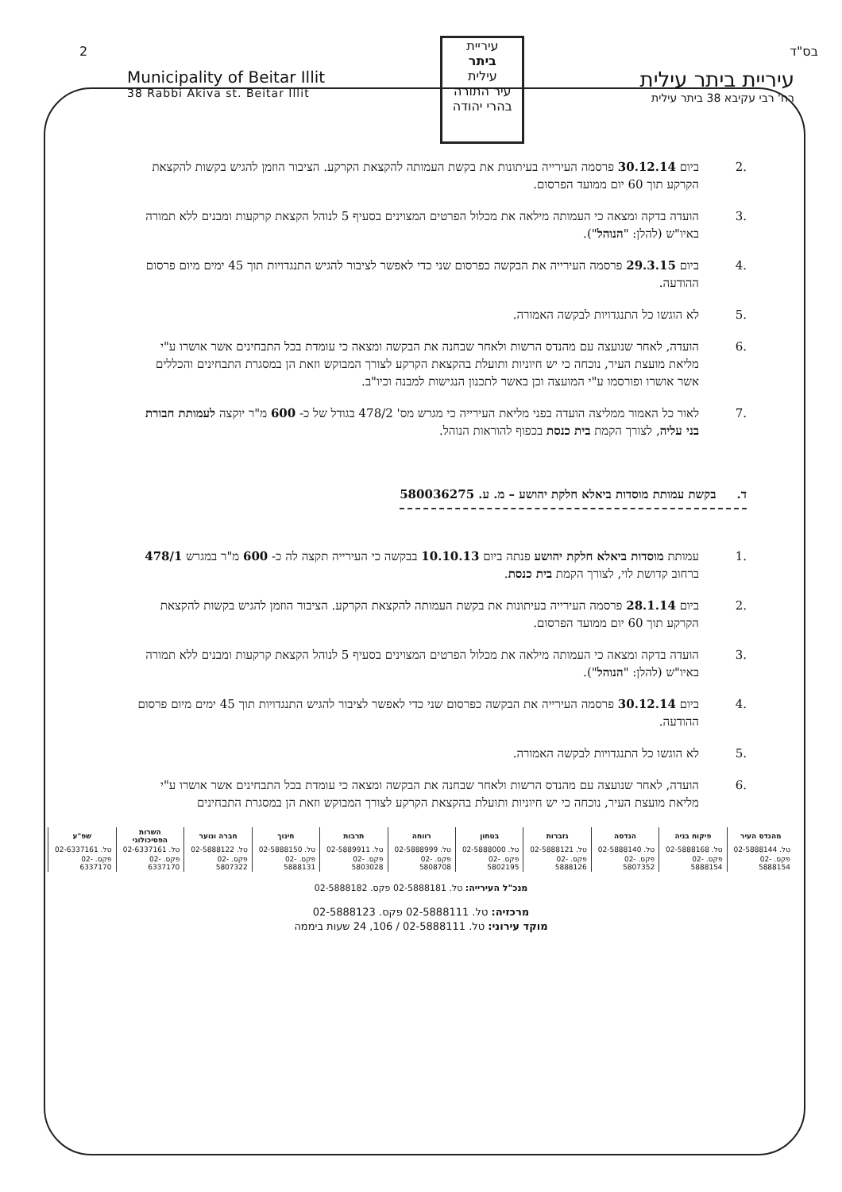2 בס"ד
Municipality of Beitar Illit
38 Rabbi Akiva st. Beitar Illit
עיריית
ביתר
עילית
עיר התורה בהרי יהודה
עיריית ביתר עילית
רח' רבי עקיבא 38 ביתר עילית
.2 ביום 30.12.14 פרסמה העירייה בעיתונות את בקשת העמותה להקצאת הקרקע. הציבור הוזמן להגיש בקשות להקצאת הקרקע תוך 60 יום ממועד הפרסום.
.3 הועדה בדקה ומצאה כי העמותה מילאה את מכלול הפרטים המצוינים בסעיף 5 לנוהל הקצאת קרקעות ומבנים ללא תמורה באיו"ש (להלן: "הנוהל").
.4 ביום 29.3.15 פרסמה העירייה את הבקשה כפרסום שני כדי לאפשר לציבור להגיש התנגדויות תוך 45 ימים מיום פרסום ההודעה.
.5 לא הוגשו כל התנגדויות לבקשה האמורה.
.6 הועדה, לאחר שנועצה עם מהנדס הרשות ולאחר שבחנה את הבקשה ומצאה כי עומדת בכל התבחינים אשר אושרו ע"י מליאת מועצת העיר, נוכחה כי יש חיוניות ותועלת בהקצאת הקרקע לצורך המבוקש וזאת הן במסגרת התבחינים והכללים אשר אושרו ופורסמו ע"י המועצה וכן באשר לתכנון הנגישות למבנה וכיו"ב.
.7 לאור כל האמור ממליצה הועדה בפני מליאת העירייה כי מגרש מס' 478/2 בגודל של כ- 600 מ"ר יוקצה לעמותת חבורת בני עליה, לצורך הקמת בית כנסת בכפוף להוראות הנוהל.
ד. בקשת עמותת מוסדות ביאלא חלקת יהושע – מ. ע. 580036275
.1 עמותת מוסדות ביאלא חלקת יהושע פנתה ביום 10.10.13 בבקשה כי העירייה תקצה לה כ- 600 מ"ר במגרש 478/1 ברחוב קדושת לוי, לצורך הקמת בית כנסת.
.2 ביום 28.1.14 פרסמה העירייה בעיתונות את בקשת העמותה להקצאת הקרקע. הציבור הוזמן להגיש בקשות להקצאת הקרקע תוך 60 יום ממועד הפרסום.
.3 הועדה בדקה ומצאה כי העמותה מילאה את מכלול הפרטים המצוינים בסעיף 5 לנוהל הקצאת קרקעות ומבנים ללא תמורה באיו"ש (להלן: "הנוהל").
.4 ביום 30.12.14 פרסמה העירייה את הבקשה כפרסום שני כדי לאפשר לציבור להגיש התנגדויות תוך 45 ימים מיום פרסום ההודעה.
.5 לא הוגשו כל התנגדויות לבקשה האמורה.
.6 הועדה, לאחר שנועצה עם מהנדס הרשות ולאחר שבחנה את הבקשה ומצאה כי עומדת בכל התבחינים אשר אושרו ע"י מליאת מועצת העיר, נוכחה כי יש חיוניות ותועלת בהקצאת הקרקע לצורך המבוקש וזאת הן במסגרת התבחינים
| מהנדס העיר | פיקוח בניה | הנדסה | גזברות | בטחון | רווחה | תרבות | חינוך | חברה ונוער | השרות הפסיכולוגי | שפ"ע |
| --- | --- | --- | --- | --- | --- | --- | --- | --- | --- | --- |
| טל. 02-5888144 | טל. 02-5888168 | טל. 02-5888140 | טל. 02-5888121 | טל. 02-5888000 | טל. 02-5888999 | טל. 02-5889911 | טל. 02-5888150 | טל. 02-5888122 | טל. 02-6337161 | טל. 02-6337161 |
| פקס. 02-5888154 | פקס. 02-5888154 | פקס. 02-5807352 | פקס. 02-5888126 | פקס. 02-5802195 | פקס. 02-5808708 | פקס. 02-5803028 | פקס. 02-5888131 | פקס. 02-5807322 | פקס. 02-6337170 | פקס. 02-6337170 |
מנכ"ל העירייה: טל. 02-5888181 פקס. 02-5888182
מרכזיה: טל. 02-5888111 פקס. 02-5888123
מוקד עירוני: טל. 02-5888111 / 106, 24 שעות ביממה